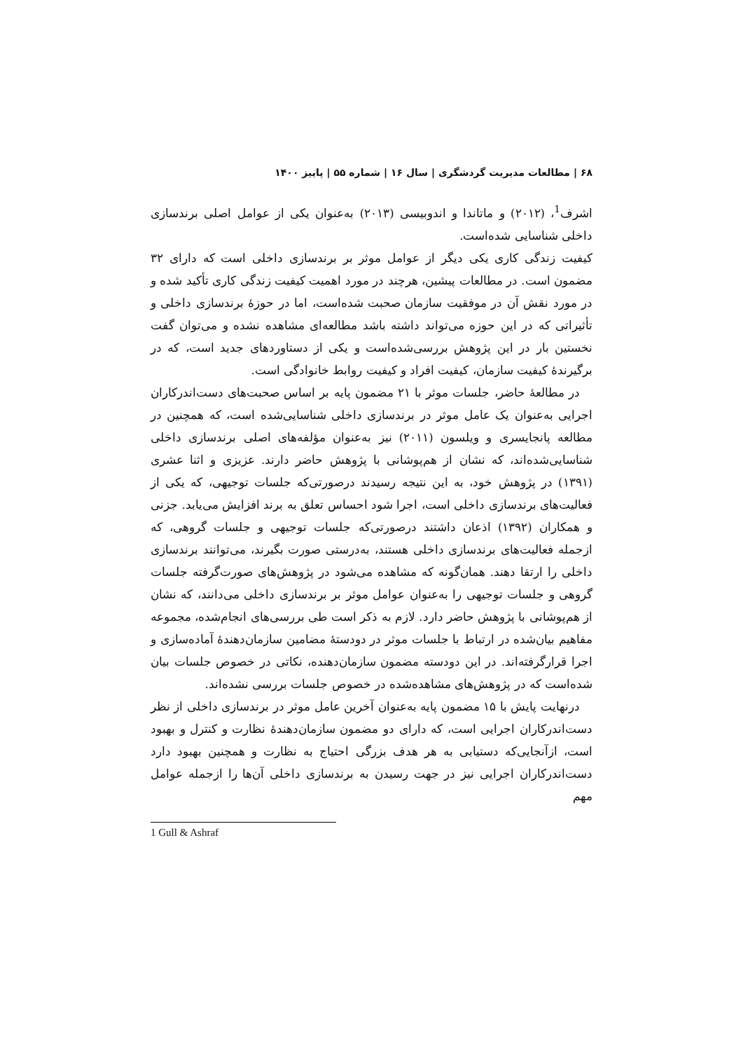۶۸ | مطالعات مدیریت گردشگری | سال ۱۶ | شماره ۵۵ | پاییز ۱۴۰۰
اشرف<sup>1</sup>، (۲۰۱۲) و ماتاندا و اندوبیسی (۲۰۱۳) به‌عنوان یکی از عوامل اصلی برندسازی داخلی شناسایی شده‌است.
کیفیت زندگی کاری یکی دیگر از عوامل موثر بر برندسازی داخلی است که دارای ۳۲ مضمون است. در مطالعات پیشین، هرچند در مورد اهمیت کیفیت زندگی کاری تأکید شده و در مورد نقش آن در موفقیت سازمان صحبت شده‌است، اما در حوزهٔ برندسازی داخلی و تأثیراتی که در این حوزه می‌تواند داشته باشد مطالعه‌ای مشاهده نشده و می‌توان گفت نخستین بار در این پژوهش بررسی‌شده‌است و یکی از دستاوردهای جدید است، که در برگیرندهٔ کیفیت سازمان، کیفیت افراد و کیفیت روابط خانوادگی است.
در مطالعهٔ حاضر، جلسات موثر با ۲۱ مضمون پایه بر اساس صحبت‌های دست‌اندرکاران اجرایی به‌عنوان یک عامل موثر در برندسازی داخلی شناسایی‌شده است، که همچنین در مطالعه پانجایسری و ویلسون (۲۰۱۱) نیز به‌عنوان مؤلفه‌های اصلی برندسازی داخلی شناسایی‌شده‌اند، که نشان از هم‌پوشانی با پژوهش حاضر دارند. عزیزی و اثنا عشری (۱۳۹۱) در پژوهش خود، به این نتیجه رسیدند درصورتی‌که جلسات توجیهی، که یکی از فعالیت‌های برندسازی داخلی است، اجرا شود احساس تعلق به برند افزایش می‌یابد. جزنی و همکاران (۱۳۹۲) اذعان داشتند درصورتی‌که جلسات توجیهی و جلسات گروهی، که ازجمله فعالیت‌های برندسازی داخلی هستند، به‌درستی صورت بگیرند، می‌توانند برندسازی داخلی را ارتقا دهند. همان‌گونه که مشاهده می‌شود در پژوهش‌های صورت‌گرفته جلسات گروهی و جلسات توجیهی را به‌عنوان عوامل موثر بر برندسازی داخلی می‌دانند، که نشان از هم‌پوشانی با پژوهش حاضر دارد. لازم به ذکر است طی بررسی‌های انجام‌شده، مجموعه مفاهیم بیان‌شده در ارتباط با جلسات موثر در دودستهٔ مضامین سازمان‌دهندهٔ آماده‌سازی و اجرا قرارگرفته‌اند. در این دودسته مضمون سازمان‌دهنده، نکاتی در خصوص جلسات بیان شده‌است که در پژوهش‌های مشاهده‌شده در خصوص جلسات بررسی نشده‌اند.
درنهایت پایش با ۱۵ مضمون پایه به‌عنوان آخرین عامل موثر در برندسازی داخلی از نظر دست‌اندرکاران اجرایی است، که دارای دو مضمون سازمان‌دهندهٔ نظارت و کنترل و بهبود است، ازآنجایی‌که دستیابی به هر هدف بزرگی احتیاج به نظارت و همچنین بهبود دارد دست‌اندرکاران اجرایی نیز در جهت رسیدن به برندسازی داخلی آن‌ها را ازجمله عوامل مهم
1 Gull & Ashraf